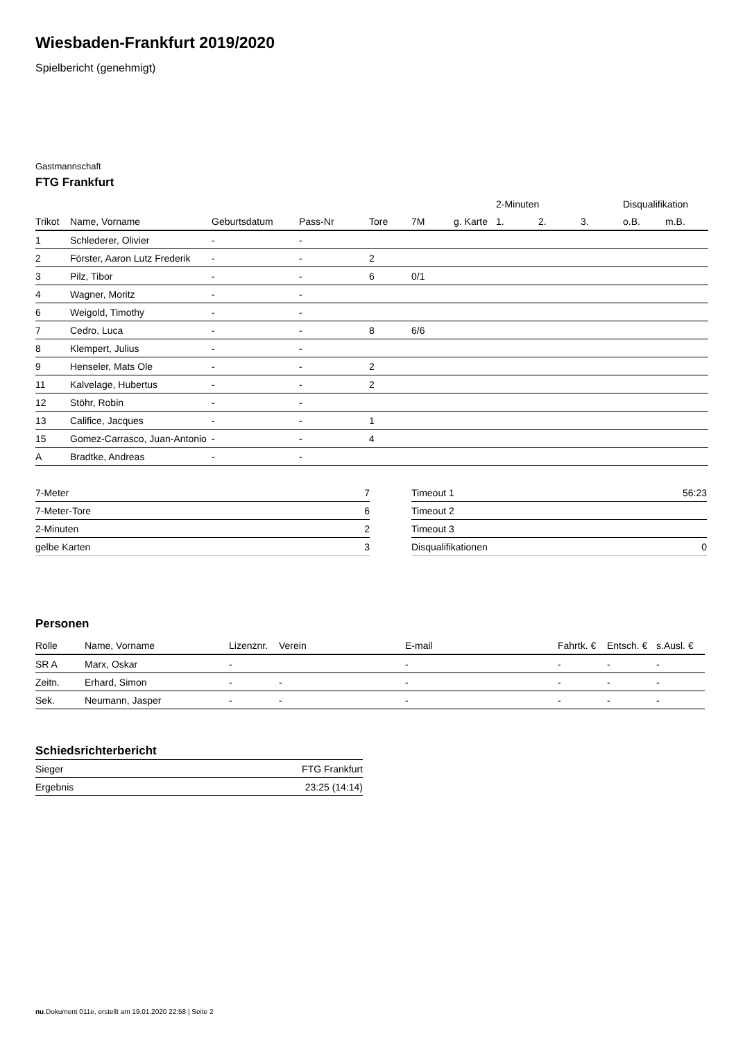Wiesbaden-Frankfurt 2019/2020
Spielbericht (genehmigt)
Gastmannschaft
FTG Frankfurt
| | | | | | | | 2-Minuten | | | Disqualifikation | |
| --- | --- | --- | --- | --- | --- | --- | --- | --- | --- | --- | --- |
| Trikot | Name, Vorname | Geburtsdatum | Pass-Nr | Tore | 7M | g. Karte | 1. | 2. | 3. | o.B. | m.B. |
| 1 | Schlederer, Olivier | - | - | | | | | | | | |
| 2 | Förster, Aaron Lutz Frederik | - | - | 2 | | | | | | | |
| 3 | Pilz, Tibor | - | - | 6 | 0/1 | | | | | | |
| 4 | Wagner, Moritz | - | - | | | | | | | | |
| 6 | Weigold, Timothy | - | - | | | | | | | | |
| 7 | Cedro, Luca | - | - | 8 | 6/6 | | | | | | |
| 8 | Klempert, Julius | - | - | | | | | | | | |
| 9 | Henseler, Mats Ole | - | - | 2 | | | | | | | |
| 11 | Kalvelage, Hubertus | - | - | 2 | | | | | | | |
| 12 | Stöhr, Robin | - | - | | | | | | | | |
| 13 | Califice, Jacques | - | - | 1 | | | | | | | |
| 15 | Gomez-Carrasco, Juan-Antonio | - | - | 4 | | | | | | | |
| A | Bradtke, Andreas | - | - | | | | | | | | |
| 7-Meter | 7 |
| 7-Meter-Tore | 6 |
| 2-Minuten | 2 |
| gelbe Karten | 3 |
| Timeout 1 | 56:23 |
| Timeout 2 | |
| Timeout 3 | |
| Disqualifikationen | 0 |
Personen
| Rolle | Name, Vorname | Lizenznr. | Verein | E-mail | Fahrtk. € | Entsch. € | s.Ausl. € |
| --- | --- | --- | --- | --- | --- | --- | --- |
| SR A | Marx, Oskar | - | | - | - | - | - |
| Zeitn. | Erhard, Simon | - | - | - | - | - | - |
| Sek. | Neumann, Jasper | - | - | - | - | - | - |
Schiedsrichterbericht
| Sieger | FTG Frankfurt |
| Ergebnis | 23:25 (14:14) |
nu.Dokument 011e, erstellt am 19.01.2020 22:58 | Seite 2